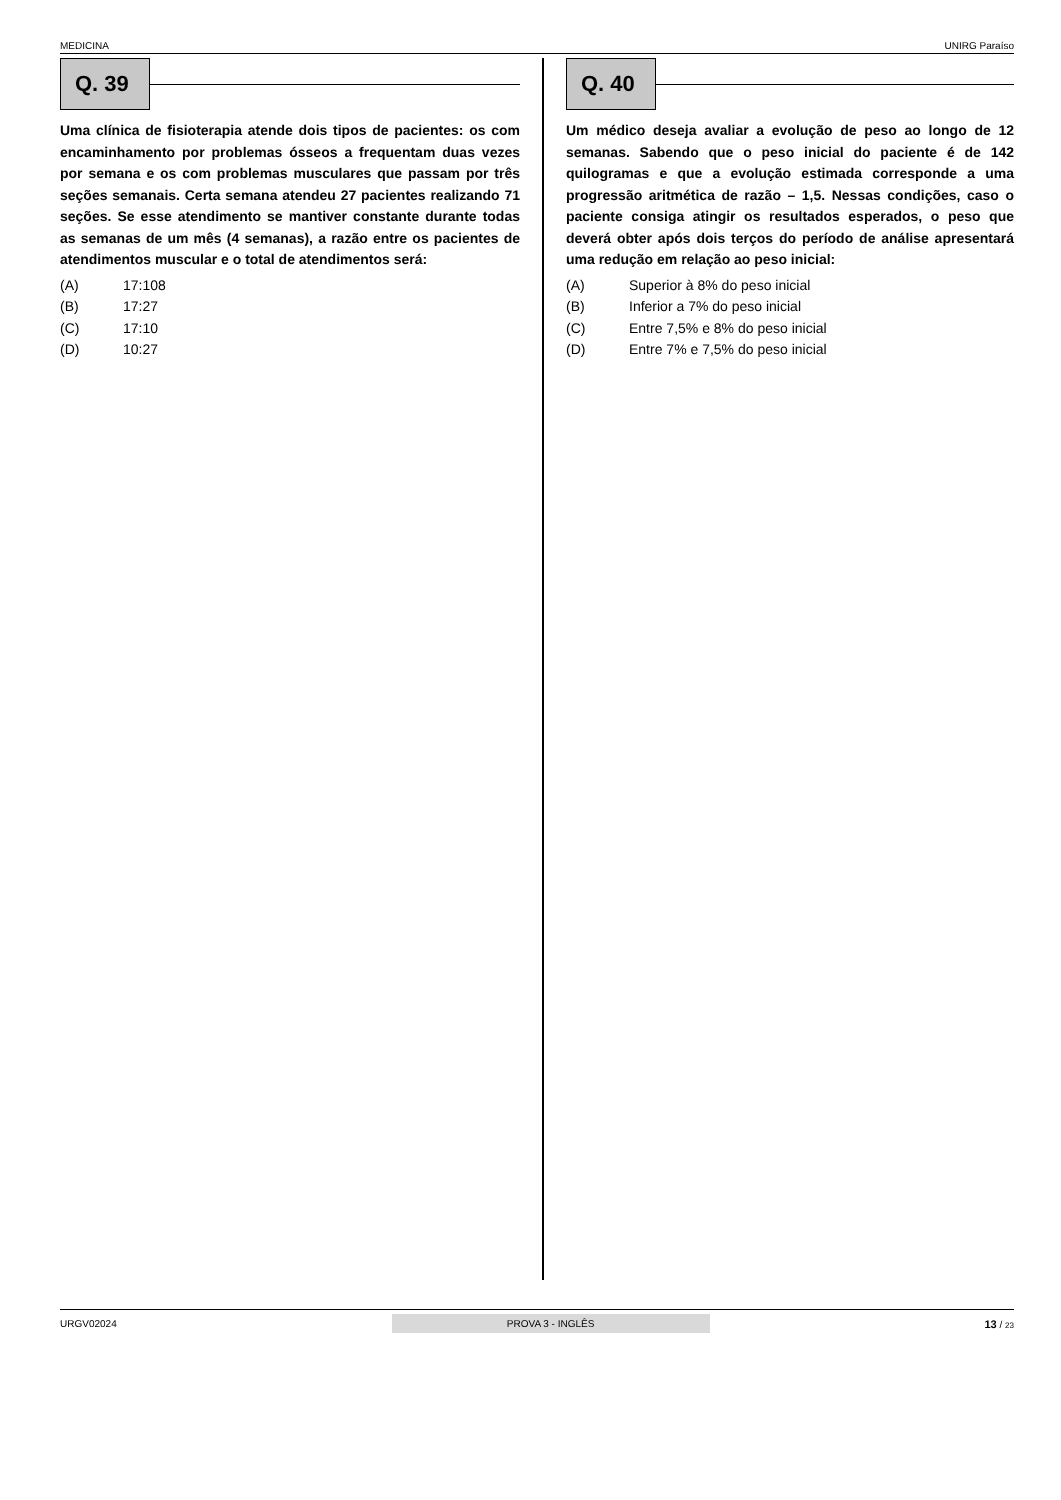MEDICINA UNIRG Paraíso
Q. 39
Uma clínica de fisioterapia atende dois tipos de pacientes: os com encaminhamento por problemas ósseos a frequentam duas vezes por semana e os com problemas musculares que passam por três seções semanais. Certa semana atendeu 27 pacientes realizando 71 seções. Se esse atendimento se mantiver constante durante todas as semanas de um mês (4 semanas), a razão entre os pacientes de atendimentos muscular e o total de atendimentos será:
(A) 17:108
(B) 17:27
(C) 17:10
(D) 10:27
Q. 40
Um médico deseja avaliar a evolução de peso ao longo de 12 semanas. Sabendo que o peso inicial do paciente é de 142 quilogramas e que a evolução estimada corresponde a uma progressão aritmética de razão – 1,5. Nessas condições, caso o paciente consiga atingir os resultados esperados, o peso que deverá obter após dois terços do período de análise apresentará uma redução em relação ao peso inicial:
(A) Superior à 8% do peso inicial
(B) Inferior a 7% do peso inicial
(C) Entre 7,5% e 8% do peso inicial
(D) Entre 7% e 7,5% do peso inicial
URGV02024 PROVA 3 - INGLÊS 13 / 23